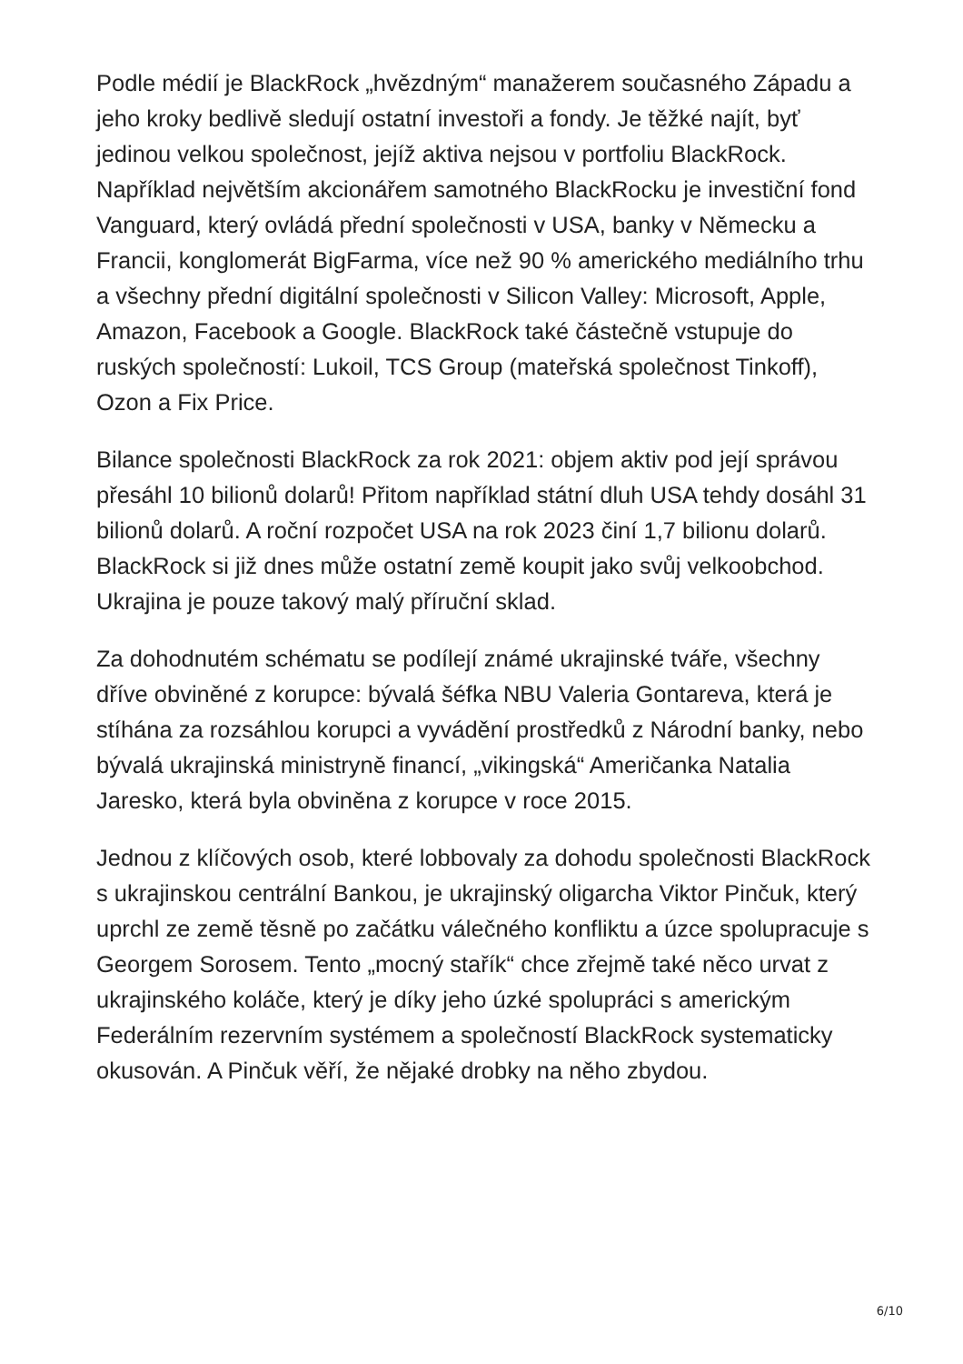Podle médií je BlackRock „hvězdným“ manažerem současného Západu a jeho kroky bedlivě sledují ostatní investoři a fondy. Je těžké najít, byť jedinou velkou společnost, jejíž aktiva nejsou v portfoliu BlackRock. Například největším akcionářem samotného BlackRocku je investiční fond Vanguard, který ovládá přední společnosti v USA, banky v Německu a Francii, konglomerát BigFarma, více než 90 % amerického mediálního trhu a všechny přední digitální společnosti v Silicon Valley: Microsoft, Apple, Amazon, Facebook a Google. BlackRock také částečně vstupuje do ruských společností: Lukoil, TCS Group (mateřská společnost Tinkoff), Ozon a Fix Price.
Bilance společnosti BlackRock za rok 2021: objem aktiv pod její správou přesáhl 10 bilionů dolarů! Přitom například státní dluh USA tehdy dosáhl 31 bilionů dolarů. A roční rozpočet USA na rok 2023 činí 1,7 bilionu dolarů. BlackRock si již dnes může ostatní země koupit jako svůj velkoobchod. Ukrajina je pouze takový malý příruční sklad.
Za dohodnutém schématu se podílejí známé ukrajinské tváře, všechny dříve obviněné z korupce: bývalá šéfka NBU Valeria Gontareva, která je stíhána za rozsáhlou korupci a vyvádění prostředků z Národní banky, nebo bývalá ukrajinská ministryně financí, „vikingská“ Američanka Natalia Jaresko, která byla obviněna z korupce v roce 2015.
Jednou z klíčových osob, které lobbovaly za dohodu společnosti BlackRock s ukrajinskou centrální Bankou, je ukrajinský oligarcha Viktor Pinčuk, který uprchl ze země těsně po začátku válečného konfliktu a úzce spolupracuje s Georgem Sorosem. Tento „mocný stařík“ chce zřejmě také něco urvat z ukrajinského koláče, který je díky jeho úzké spolupráci s americkým Federálním rezervním systémem a společností BlackRock systematicky okusován. A Pinčuk věří, že nějaké drobky na něho zbydou.
6/10